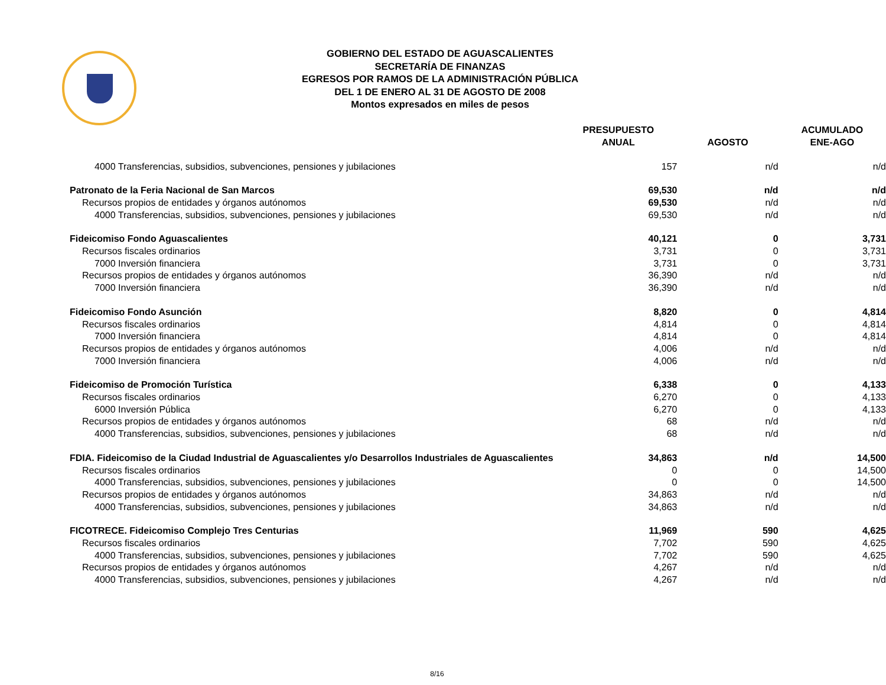GOBIERNO DEL ESTADO DE AGUASCALIENTES
SECRETARÍA DE FINANZAS
EGRESOS POR RAMOS DE LA ADMINISTRACIÓN PÚBLICA
DEL 1 DE ENERO AL 31 DE AGOSTO DE 2008
Montos expresados en miles de pesos
| | PRESUPUESTO ANUAL | AGOSTO | ACUMULADO ENE-AGO |
| --- | --- | --- | --- |
| 4000 Transferencias, subsidios, subvenciones, pensiones y jubilaciones | 157 | n/d | n/d |
| Patronato de la Feria Nacional de San Marcos | 69,530 | n/d | n/d |
| Recursos propios de entidades y órganos autónomos | 69,530 | n/d | n/d |
| 4000 Transferencias, subsidios, subvenciones, pensiones y jubilaciones | 69,530 | n/d | n/d |
| Fideicomiso Fondo Aguascalientes | 40,121 | 0 | 3,731 |
| Recursos fiscales ordinarios | 3,731 | 0 | 3,731 |
| 7000 Inversión financiera | 3,731 | 0 | 3,731 |
| Recursos propios de entidades y órganos autónomos | 36,390 | n/d | n/d |
| 7000 Inversión financiera | 36,390 | n/d | n/d |
| Fideicomiso Fondo Asunción | 8,820 | 0 | 4,814 |
| Recursos fiscales ordinarios | 4,814 | 0 | 4,814 |
| 7000 Inversión financiera | 4,814 | 0 | 4,814 |
| Recursos propios de entidades y órganos autónomos | 4,006 | n/d | n/d |
| 7000 Inversión financiera | 4,006 | n/d | n/d |
| Fideicomiso de Promoción Turística | 6,338 | 0 | 4,133 |
| Recursos fiscales ordinarios | 6,270 | 0 | 4,133 |
| 6000 Inversión Pública | 6,270 | 0 | 4,133 |
| Recursos propios de entidades y órganos autónomos | 68 | n/d | n/d |
| 4000 Transferencias, subsidios, subvenciones, pensiones y jubilaciones | 68 | n/d | n/d |
| FDIA. Fideicomiso de la Ciudad Industrial de Aguascalientes y/o Desarrollos Industriales de Aguascalientes | 34,863 | n/d | 14,500 |
| Recursos fiscales ordinarios | 0 | 0 | 14,500 |
| 4000 Transferencias, subsidios, subvenciones, pensiones y jubilaciones | 0 | 0 | 14,500 |
| Recursos propios de entidades y órganos autónomos | 34,863 | n/d | n/d |
| 4000 Transferencias, subsidios, subvenciones, pensiones y jubilaciones | 34,863 | n/d | n/d |
| FICOTRECE. Fideicomiso Complejo Tres Centurias | 11,969 | 590 | 4,625 |
| Recursos fiscales ordinarios | 7,702 | 590 | 4,625 |
| 4000 Transferencias, subsidios, subvenciones, pensiones y jubilaciones | 7,702 | 590 | 4,625 |
| Recursos propios de entidades y órganos autónomos | 4,267 | n/d | n/d |
| 4000 Transferencias, subsidios, subvenciones, pensiones y jubilaciones | 4,267 | n/d | n/d |
8/16